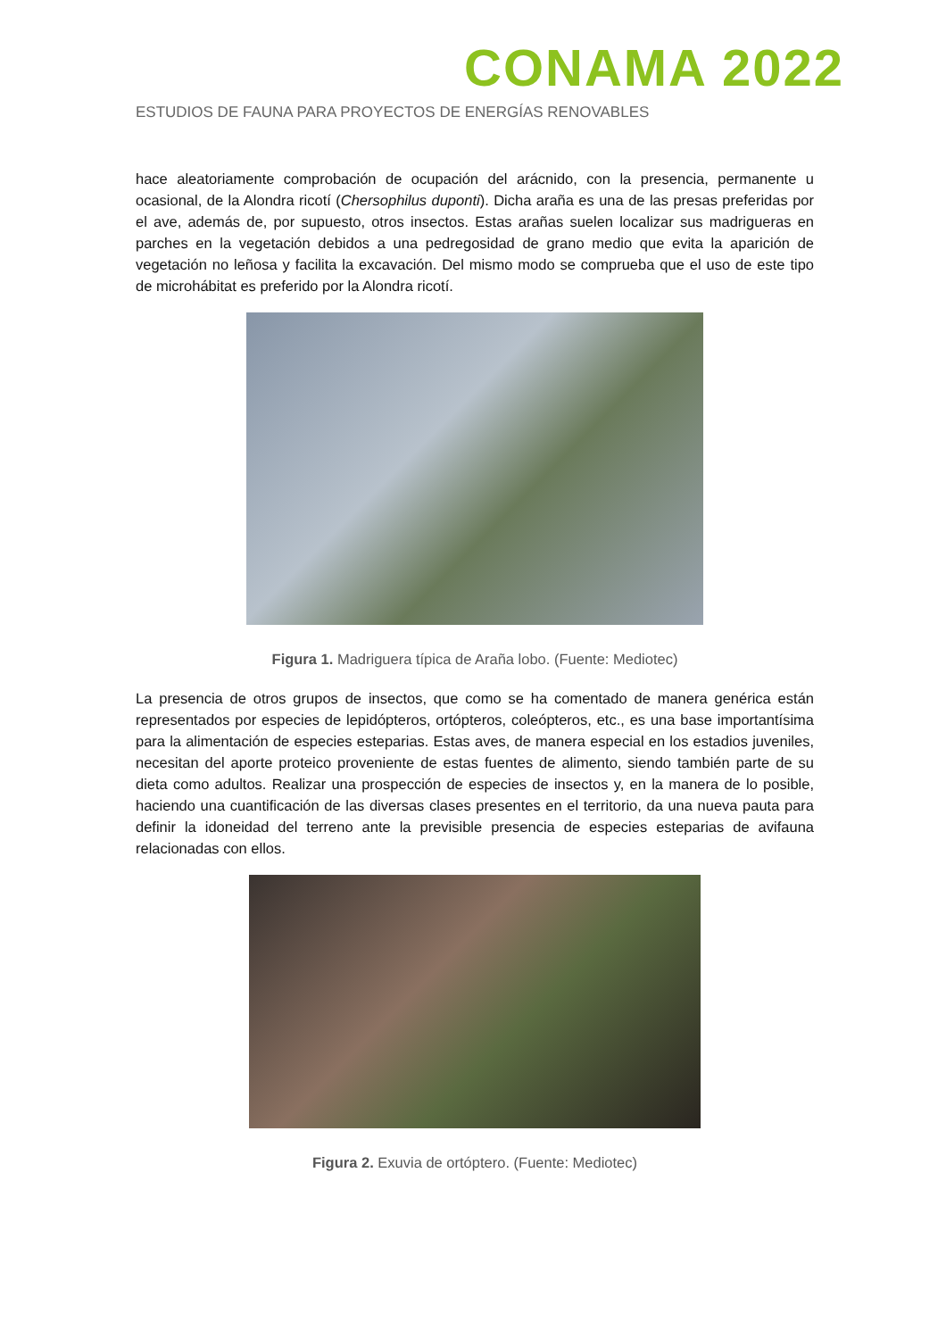CONAMA 2022
ESTUDIOS DE FAUNA PARA PROYECTOS DE ENERGÍAS RENOVABLES
hace aleatoriamente comprobación de ocupación del arácnido, con la presencia, permanente u ocasional, de la Alondra ricotí (Chersophilus duponti). Dicha araña es una de las presas preferidas por el ave, además de, por supuesto, otros insectos. Estas arañas suelen localizar sus madrigueras en parches en la vegetación debidos a una pedregosidad de grano medio que evita la aparición de vegetación no leñosa y facilita la excavación. Del mismo modo se comprueba que el uso de este tipo de microhábitat es preferido por la Alondra ricotí.
Figura 1. Madriguera típica de Araña lobo. (Fuente: Mediotec)
La presencia de otros grupos de insectos, que como se ha comentado de manera genérica están representados por especies de lepidópteros, ortópteros, coleópteros, etc., es una base importantísima para la alimentación de especies esteparias. Estas aves, de manera especial en los estadios juveniles, necesitan del aporte proteico proveniente de estas fuentes de alimento, siendo también parte de su dieta como adultos. Realizar una prospección de especies de insectos y, en la manera de lo posible, haciendo una cuantificación de las diversas clases presentes en el territorio, da una nueva pauta para definir la idoneidad del terreno ante la previsible presencia de especies esteparias de avifauna relacionadas con ellos.
Figura 2. Exuvia de ortóptero. (Fuente: Mediotec)